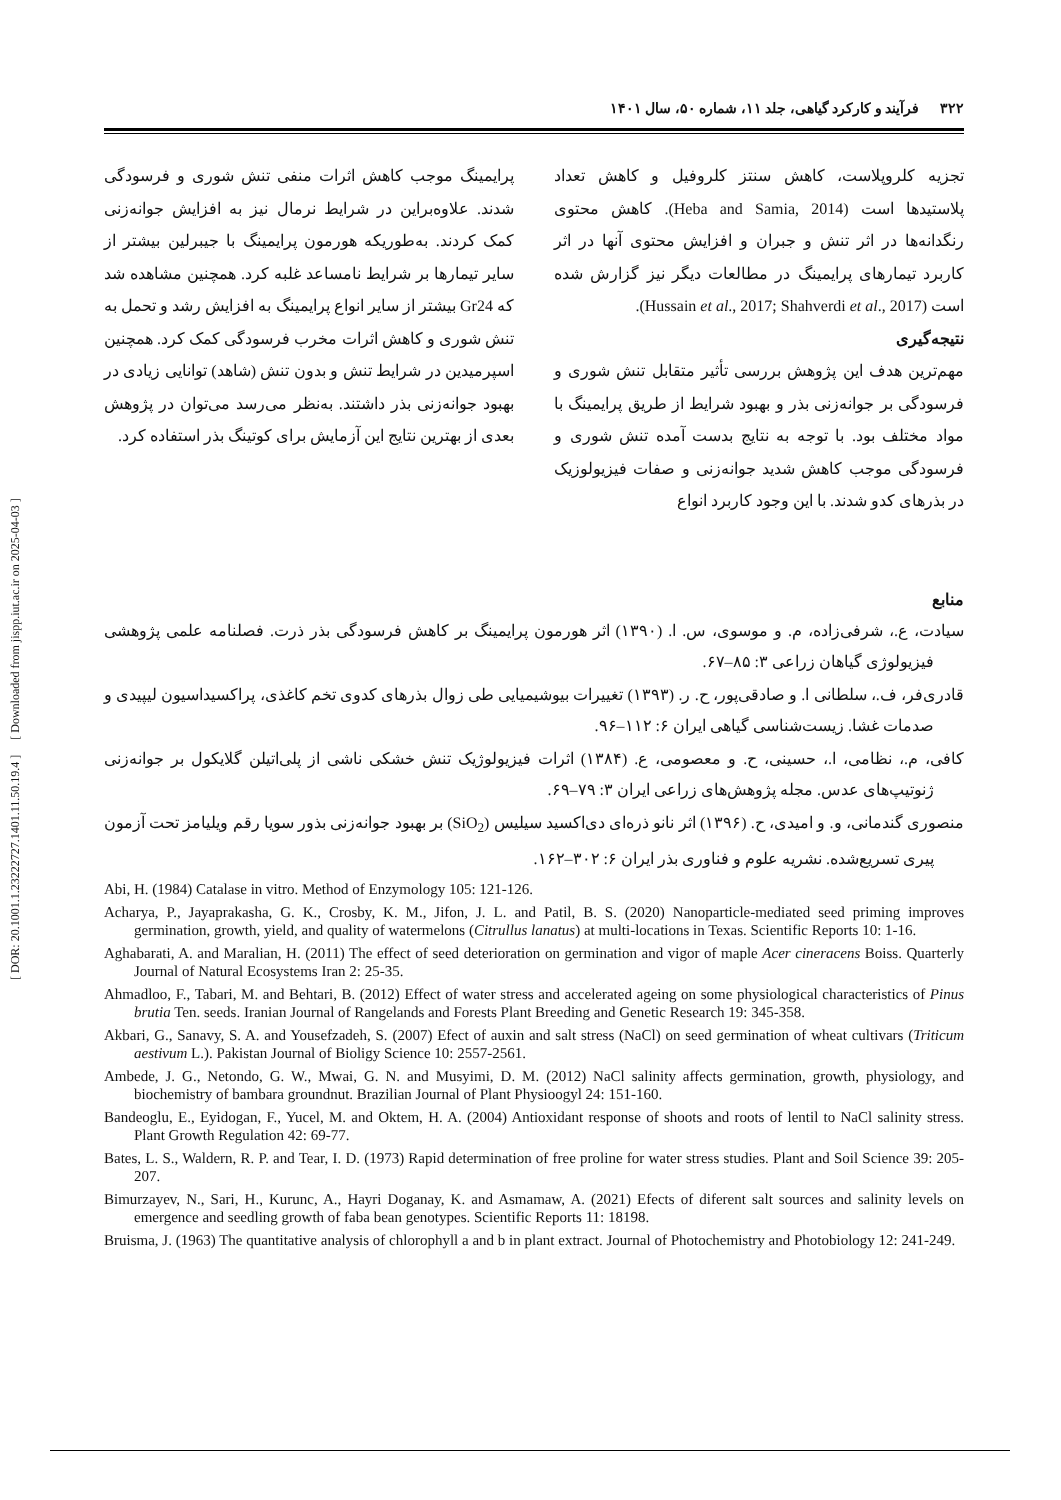[ DOR: 20.1001.1.23222727.1401.11.50.19.4 ] [ Downloaded from jispp.iut.ac.ir on 2025-04-03 ]
۳۲۲ فرآیند و کارکرد گیاهی، جلد ۱۱، شماره ۵۰، سال ۱۴۰۱
تجزیه کلروپلاست، کاهش سنتز کلروفیل و کاهش تعداد پلاستیدها است (Heba and Samia, 2014). کاهش محتوی رنگدانه‌ها در اثر تنش و جبران و افزایش محتوی آنها در اثر کاربرد تیمارهای پرایمینگ در مطالعات دیگر نیز گزارش شده است (Hussain et al., 2017; Shahverdi et al., 2017).
نتیجه‌گیری
مهم‌ترین هدف این پژوهش بررسی تأثیر متقابل تنش شوری و فرسودگی بر جوانه‌زنی بذر و بهبود شرایط از طریق پرایمینگ با مواد مختلف بود. با توجه به نتایج بدست آمده تنش شوری و فرسودگی موجب کاهش شدید جوانه‌زنی و صفات فیزیولوزیک در بذرهای کدو شدند. با این وجود کاربرد انواع
پرایمینگ موجب کاهش اثرات منفی تنش شوری و فرسودگی شدند. علاوه‌براین در شرایط نرمال نیز به افزایش جوانه‌زنی کمک کردند. به‌طوریکه هورمون پرایمینگ با جیبرلین بیشتر از سایر تیمارها بر شرایط نامساعد غلبه کرد. همچنین مشاهده شد که Gr24 بیشتر از سایر انواع پرایمینگ به افزایش رشد و تحمل به تنش شوری و کاهش اثرات مخرب فرسودگی کمک کرد. همچنین اسپرمیدین در شرایط تنش و بدون تنش (شاهد) توانایی زیادی در بهبود جوانه‌زنی بذر داشتند. به‌نظر می‌رسد می‌توان در پژوهش بعدی از بهترین نتایج این آزمایش برای کوتینگ بذر استفاده کرد.
منابع
سیادت، ع.، شرفی‌زاده، م. و موسوی، س. ا. (۱۳۹۰) اثر هورمون پرایمینگ بر کاهش فرسودگی بذر ذرت. فصلنامه علمی پژوهشی فیزیولوژی گیاهان زراعی ۳: ۸۵–۶۷.
قادری‌فر، ف.، سلطانی ا. و صادقی‌پور، ح. ر. (۱۳۹۳) تغییرات بیوشیمیایی طی زوال بذرهای کدوی تخم کاغذی، پراکسیداسیون لیپیدی و صدمات غشا. زیست‌شناسی گیاهی ایران ۶: ۱۱۲–۹۶.
کافی، م.، نظامی، ا.، حسینی، ح. و معصومی، ع. (۱۳۸۴) اثرات فیزیولوژیک تنش خشکی ناشی از پلی‌اتیلن گلایکول بر جوانه‌زنی ژنوتیپ‌های عدس. مجله پژوهش‌های زراعی ایران ۳: ۷۹–۶۹.
منصوری گندمانی، و. و امیدی، ح. (۱۳۹۶) اثر نانو ذره‌ای دی‌اکسید سیلیس (SiO<sub>2</sub>) بر بهبود جوانه‌زنی بذور سویا رقم ویلیامز تحت آزمون پیری تسریع‌شده. نشریه علوم و فناوری بذر ایران ۶: ۳۰۲–۱۶۲.
Abi, H. (1984) Catalase in vitro. Method of Enzymology 105: 121-126.
Acharya, P., Jayaprakasha, G. K., Crosby, K. M., Jifon, J. L. and Patil, B. S. (2020) Nanoparticle-mediated seed priming improves germination, growth, yield, and quality of watermelons (Citrullus lanatus) at multi-locations in Texas. Scientific Reports 10: 1-16.
Aghabarati, A. and Maralian, H. (2011) The effect of seed deterioration on germination and vigor of maple Acer cineracens Boiss. Quarterly Journal of Natural Ecosystems Iran 2: 25-35.
Ahmadloo, F., Tabari, M. and Behtari, B. (2012) Effect of water stress and accelerated ageing on some physiological characteristics of Pinus brutia Ten. seeds. Iranian Journal of Rangelands and Forests Plant Breeding and Genetic Research 19: 345-358.
Akbari, G., Sanavy, S. A. and Yousefzadeh, S. (2007) Efect of auxin and salt stress (NaCl) on seed germination of wheat cultivars (Triticum aestivum L.). Pakistan Journal of Bioligy Science 10: 2557-2561.
Ambede, J. G., Netondo, G. W., Mwai, G. N. and Musyimi, D. M. (2012) NaCl salinity affects germination, growth, physiology, and biochemistry of bambara groundnut. Brazilian Journal of Plant Physioogyl 24: 151-160.
Bandeoglu, E., Eyidogan, F., Yucel, M. and Oktem, H. A. (2004) Antioxidant response of shoots and roots of lentil to NaCl salinity stress. Plant Growth Regulation 42: 69-77.
Bates, L. S., Waldern, R. P. and Tear, I. D. (1973) Rapid determination of free proline for water stress studies. Plant and Soil Science 39: 205-207.
Bimurzayev, N., Sari, H., Kurunc, A., Hayri Doganay, K. and Asmamaw, A. (2021) Efects of diferent salt sources and salinity levels on emergence and seedling growth of faba bean genotypes. Scientific Reports 11: 18198.
Bruisma, J. (1963) The quantitative analysis of chlorophyll a and b in plant extract. Journal of Photochemistry and Photobiology 12: 241-249.